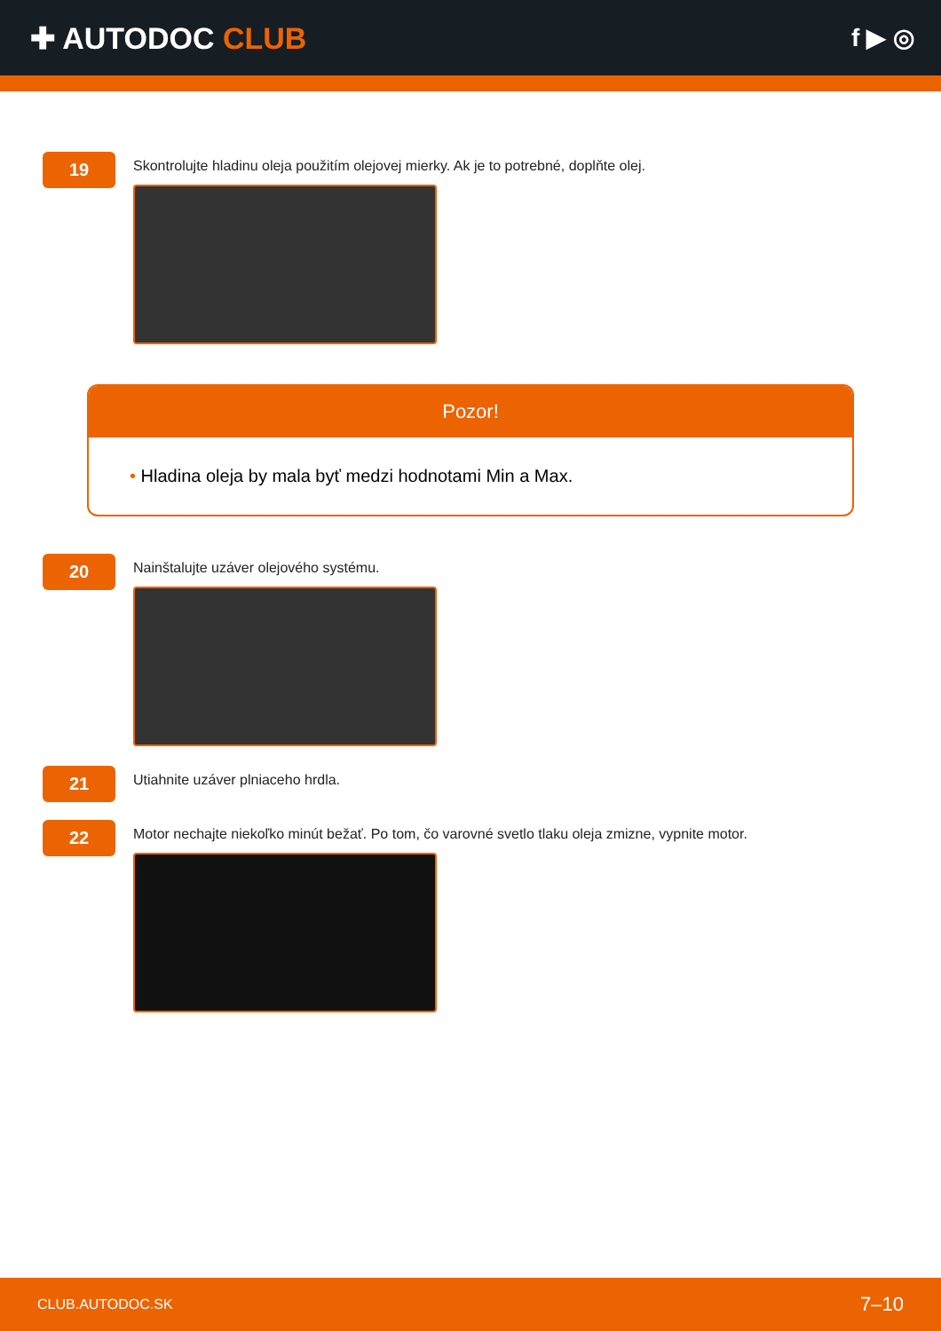✚ AUTODOC CLUB
f ▶ ◎
19
Skontrolujte hladinu oleja použitím olejovej mierky. Ak je to potrebné, doplňte olej.
Pozor!
• Hladina oleja by mala byť medzi hodnotami Min a Max.
20
Nainštalujte uzáver olejového systému.
21
Utiahnite uzáver plniaceho hrdla.
22
Motor nechajte niekoľko minút bežať. Po tom, čo varovné svetlo tlaku oleja zmizne, vypnite motor.
CLUB.AUTODOC.SK 7–10